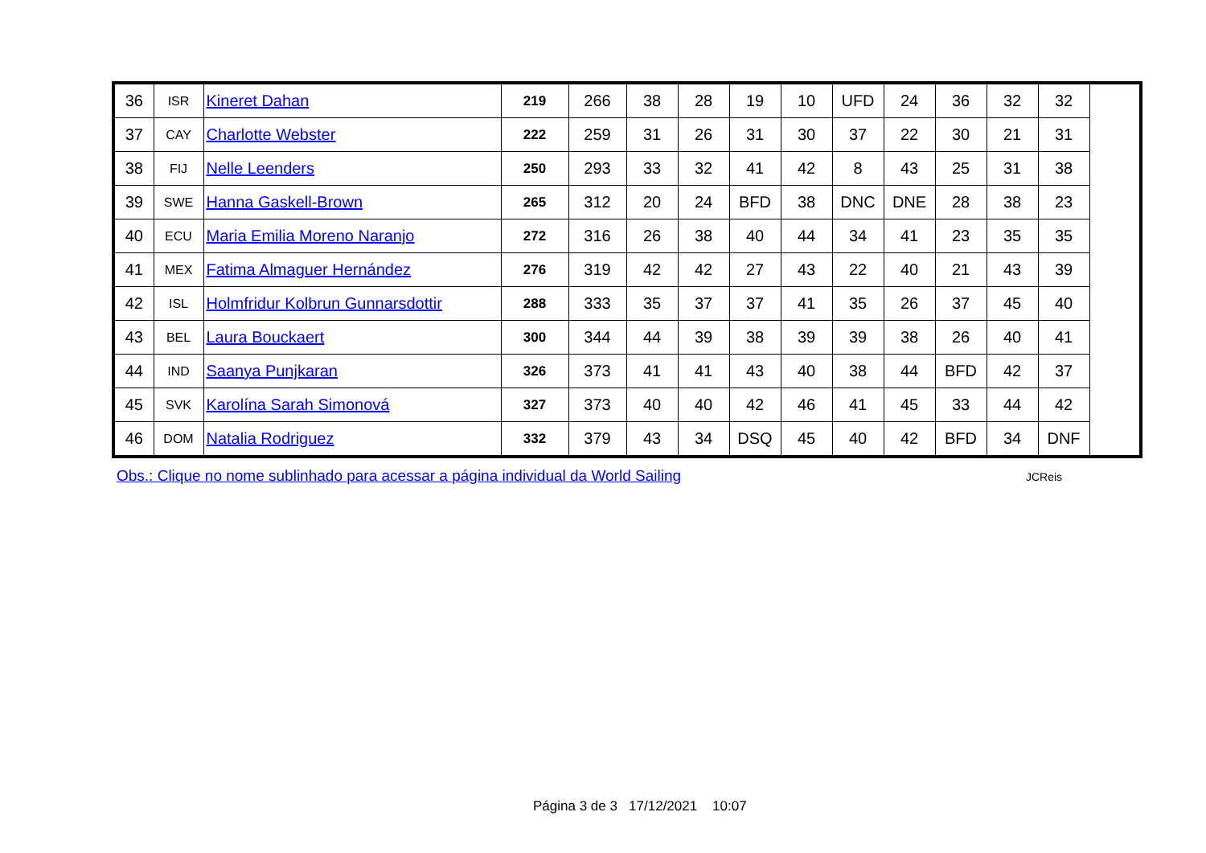| 36 | ISR | Kineret Dahan | 219 | 266 | 38 | 28 | 19 | 10 | UFD | 24 | 36 | 32 | 32 |
| 37 | CAY | Charlotte Webster | 222 | 259 | 31 | 26 | 31 | 30 | 37 | 22 | 30 | 21 | 31 |
| 38 | FIJ | Nelle Leenders | 250 | 293 | 33 | 32 | 41 | 42 | 8 | 43 | 25 | 31 | 38 |
| 39 | SWE | Hanna Gaskell-Brown | 265 | 312 | 20 | 24 | BFD | 38 | DNC | DNE | 28 | 38 | 23 |
| 40 | ECU | Maria Emilia Moreno Naranjo | 272 | 316 | 26 | 38 | 40 | 44 | 34 | 41 | 23 | 35 | 35 |
| 41 | MEX | Fatima Almaguer Hernández | 276 | 319 | 42 | 42 | 27 | 43 | 22 | 40 | 21 | 43 | 39 |
| 42 | ISL | Holmfridur Kolbrun Gunnarsdottir | 288 | 333 | 35 | 37 | 37 | 41 | 35 | 26 | 37 | 45 | 40 |
| 43 | BEL | Laura Bouckaert | 300 | 344 | 44 | 39 | 38 | 39 | 39 | 38 | 26 | 40 | 41 |
| 44 | IND | Saanya Punjkaran | 326 | 373 | 41 | 41 | 43 | 40 | 38 | 44 | BFD | 42 | 37 |
| 45 | SVK | Karolína Sarah Simonová | 327 | 373 | 40 | 40 | 42 | 46 | 41 | 45 | 33 | 44 | 42 |
| 46 | DOM | Natalia Rodriguez | 332 | 379 | 43 | 34 | DSQ | 45 | 40 | 42 | BFD | 34 | DNF |
Obs.: Clique no nome sublinhado para acessar a página individual da World Sailing
JCReis
Página 3 de 3 17/12/2021 10:07